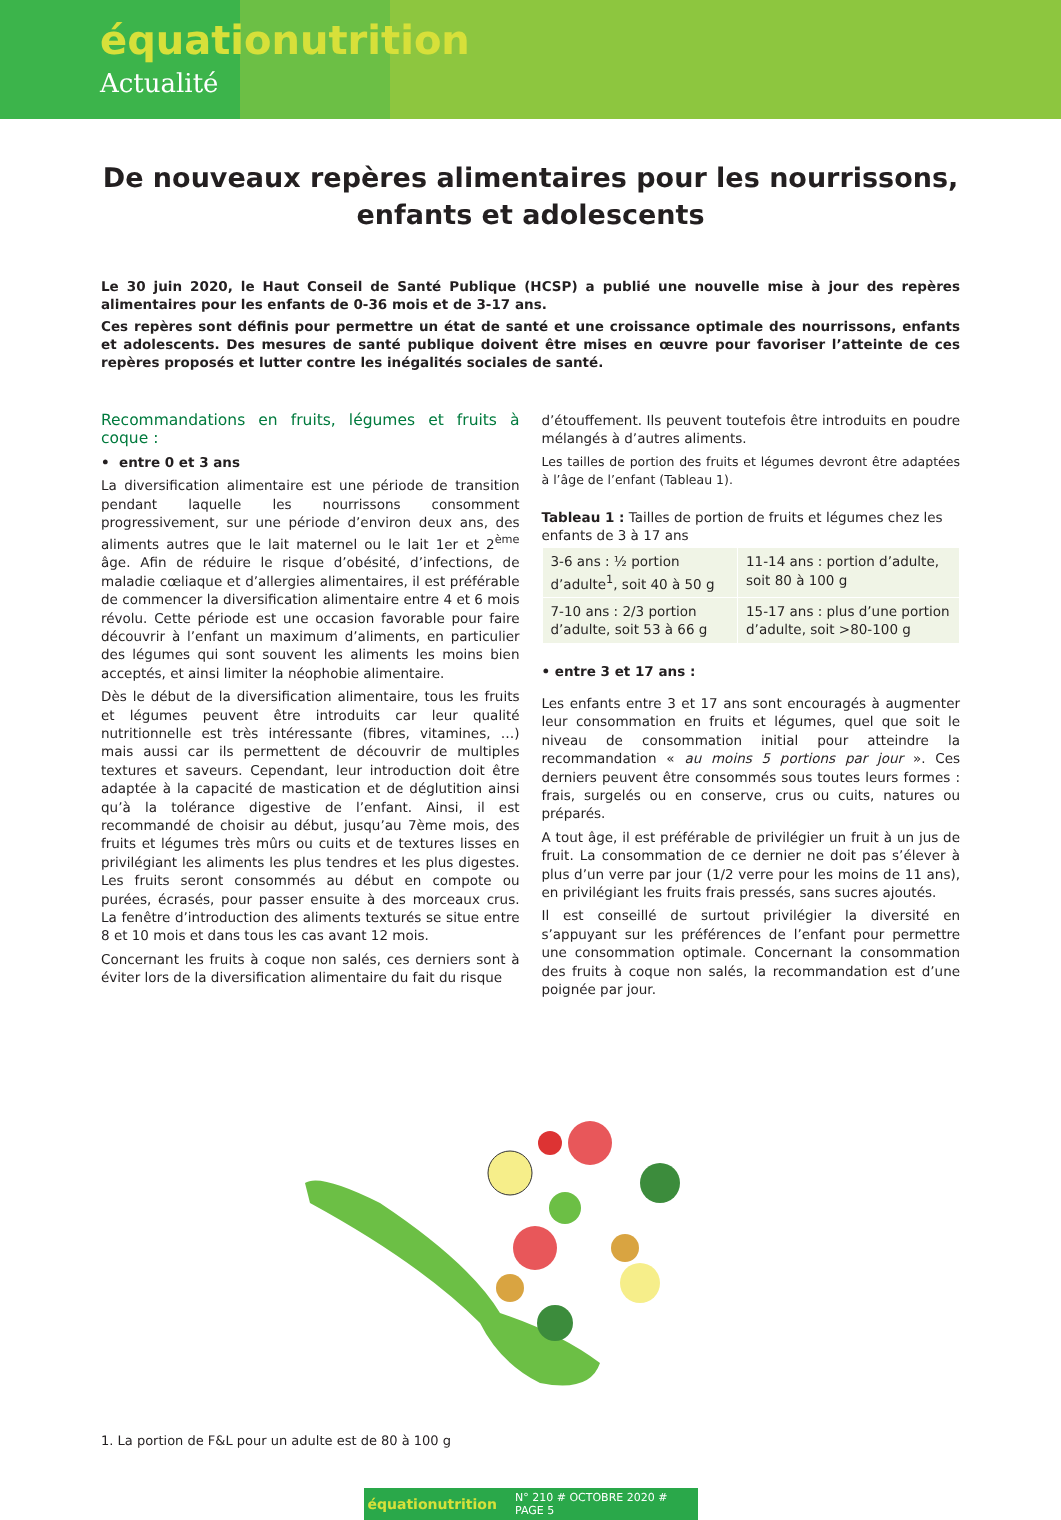équationutrition
Actualité
De nouveaux repères alimentaires pour les nourrissons, enfants et adolescents
Le 30 juin 2020, le Haut Conseil de Santé Publique (HCSP) a publié une nouvelle mise à jour des repères alimentaires pour les enfants de 0-36 mois et de 3-17 ans.
Ces repères sont définis pour permettre un état de santé et une croissance optimale des nourrissons, enfants et adolescents. Des mesures de santé publique doivent être mises en œuvre pour favoriser l’atteinte de ces repères proposés et lutter contre les inégalités sociales de santé.
Recommandations en fruits, légumes et fruits à coque :
• entre 0 et 3 ans
La diversification alimentaire est une période de transition pendant laquelle les nourrissons consomment progressivement, sur une période d’environ deux ans, des aliments autres que le lait maternel ou le lait 1er et 2<sup>ème</sup> âge. Afin de réduire le risque d’obésité, d’infections, de maladie cœliaque et d’allergies alimentaires, il est préférable de commencer la diversification alimentaire entre 4 et 6 mois révolu. Cette période est une occasion favorable pour faire découvrir à l’enfant un maximum d’aliments, en particulier des légumes qui sont souvent les aliments les moins bien acceptés, et ainsi limiter la néophobie alimentaire.
Dès le début de la diversification alimentaire, tous les fruits et légumes peuvent être introduits car leur qualité nutritionnelle est très intéressante (fibres, vitamines, …) mais aussi car ils permettent de découvrir de multiples textures et saveurs. Cependant, leur introduction doit être adaptée à la capacité de mastication et de déglutition ainsi qu’à la tolérance digestive de l’enfant. Ainsi, il est recommandé de choisir au début, jusqu’au 7ème mois, des fruits et légumes très mûrs ou cuits et de textures lisses en privilégiant les aliments les plus tendres et les plus digestes. Les fruits seront consommés au début en compote ou purées, écrasés, pour passer ensuite à des morceaux crus. La fenêtre d’introduction des aliments texturés se situe entre 8 et 10 mois et dans tous les cas avant 12 mois.
Concernant les fruits à coque non salés, ces derniers sont à éviter lors de la diversification alimentaire du fait du risque
d’étouffement. Ils peuvent toutefois être introduits en poudre mélangés à d’autres aliments.
Les tailles de portion des fruits et légumes devront être adaptées à l’âge de l’enfant (Tableau 1).
Tableau 1 : Tailles de portion de fruits et légumes chez les enfants de 3 à 17 ans
| 3-6 ans : ½ portion d’adulte<sup>1</sup>, soit 40 à 50 g | 11-14 ans : portion d’adulte, soit 80 à 100 g |
| 7-10 ans : 2/3 portion d’adulte, soit 53 à 66 g | 15-17 ans : plus d’une portion d’adulte, soit >80-100 g |
• entre 3 et 17 ans :
Les enfants entre 3 et 17 ans sont encouragés à augmenter leur consommation en fruits et légumes, quel que soit le niveau de consommation initial pour atteindre la recommandation « au moins 5 portions par jour ». Ces derniers peuvent être consommés sous toutes leurs formes : frais, surgelés ou en conserve, crus ou cuits, natures ou préparés.
A tout âge, il est préférable de privilégier un fruit à un jus de fruit. La consommation de ce dernier ne doit pas s’élever à plus d’un verre par jour (1/2 verre pour les moins de 11 ans), en privilégiant les fruits frais pressés, sans sucres ajoutés.
Il est conseillé de surtout privilégier la diversité en s’appuyant sur les préférences de l’enfant pour permettre une consommation optimale. Concernant la consommation des fruits à coque non salés, la recommandation est d’une poignée par jour.
1. La portion de F&L pour un adulte est de 80 à 100 g
équationutrition N° 210 # OCTOBRE 2020 # PAGE 5